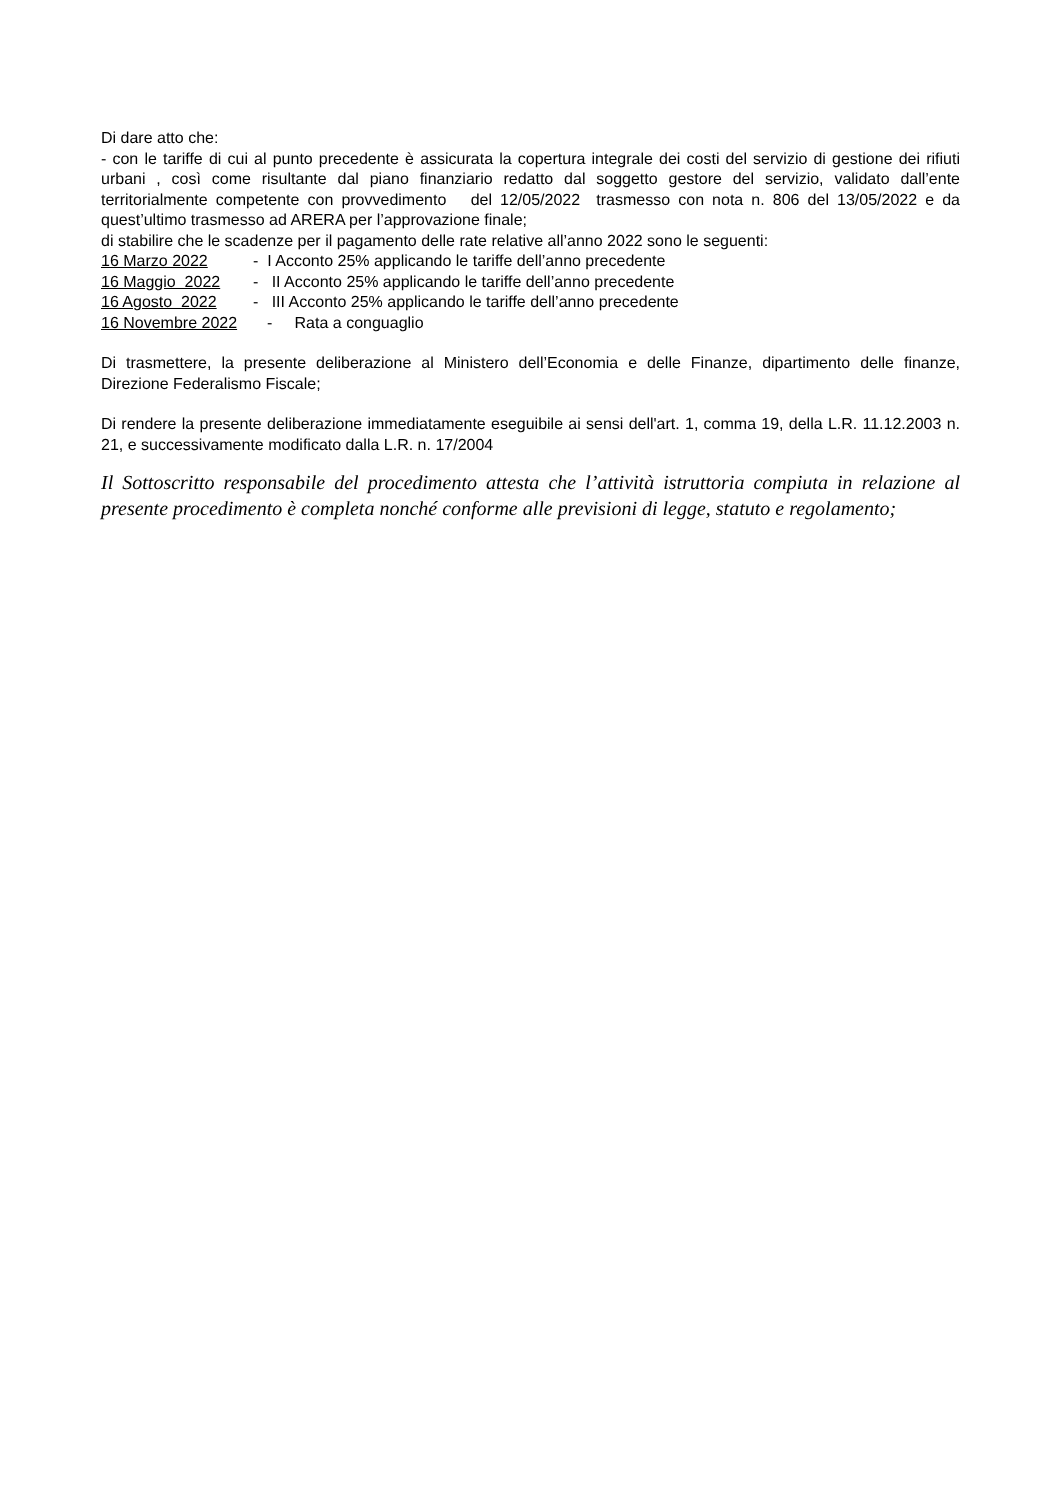Di dare atto che:
- con le tariffe di cui al punto precedente è assicurata la copertura integrale dei costi del servizio di gestione dei rifiuti urbani , così come risultante dal piano finanziario redatto dal soggetto gestore del servizio, validato dall’ente territorialmente competente con provvedimento del 12/05/2022 trasmesso con nota n. 806 del 13/05/2022 e da quest’ultimo trasmesso ad ARERA per l’approvazione finale;
di stabilire che le scadenze per il pagamento delle rate relative all’anno 2022 sono le seguenti:
16 Marzo 2022 - I Acconto 25% applicando le tariffe dell’anno precedente
16 Maggio 2022 - II Acconto 25% applicando le tariffe dell’anno precedente
16 Agosto 2022 - III Acconto 25% applicando le tariffe dell’anno precedente
16 Novembre 2022 - Rata a conguaglio
Di trasmettere, la presente deliberazione al Ministero dell’Economia e delle Finanze, dipartimento delle finanze, Direzione Federalismo Fiscale;
Di rendere la presente deliberazione immediatamente eseguibile ai sensi dell'art. 1, comma 19, della L.R. 11.12.2003 n. 21, e successivamente modificato dalla L.R. n. 17/2004
Il Sottoscritto responsabile del procedimento attesta che l’attività istruttoria compiuta in relazione al presente procedimento è completa nonché conforme alle previsioni di legge, statuto e regolamento;